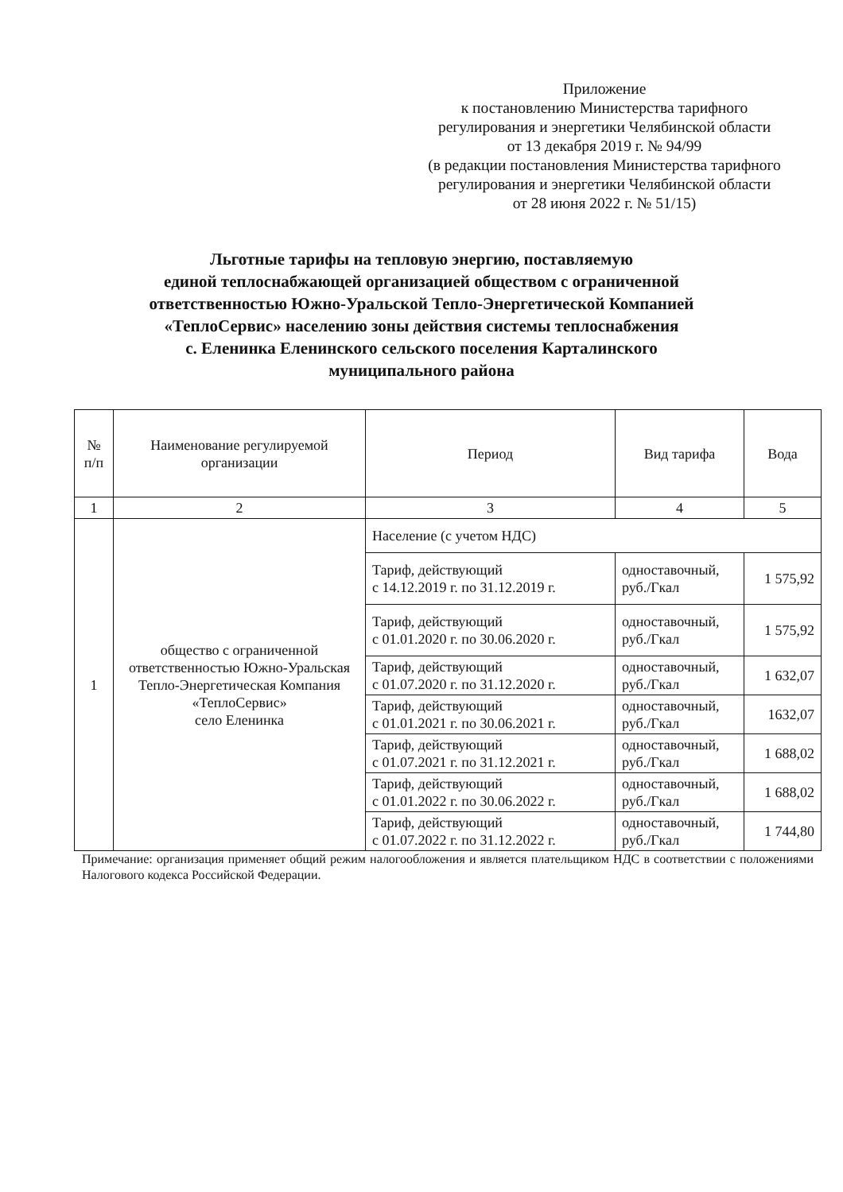Приложение
к постановлению Министерства тарифного
регулирования и энергетики Челябинской области
от 13 декабря 2019 г. № 94/99
(в редакции постановления Министерства тарифного
регулирования и энергетики Челябинской области
от 28 июня 2022 г. № 51/15)
Льготные тарифы на тепловую энергию, поставляемую
единой теплоснабжающей организацией обществом с ограниченной
ответственностью Южно-Уральской Тепло-Энергетической Компанией
«ТеплоСервис» населению зоны действия системы теплоснабжения
с. Еленинка Еленинского сельского поселения Карталинского
муниципального района
| № п/п | Наименование регулируемой организации | Период | Вид тарифа | Вода |
| --- | --- | --- | --- | --- |
| 1 | 2 | 3 | 4 | 5 |
| 1 | общество с ограниченной ответственностью Южно-Уральская Тепло-Энергетическая Компания «ТеплоСервис» село Еленинка | Население (с учетом НДС) | | |
| | | Тариф, действующий с 14.12.2019 г. по 31.12.2019 г. | одноставочный, руб./Гкал | 1 575,92 |
| | | Тариф, действующий с 01.01.2020 г. по 30.06.2020 г. | одноставочный, руб./Гкал | 1 575,92 |
| | | Тариф, действующий с 01.07.2020 г. по 31.12.2020 г. | одноставочный, руб./Гкал | 1 632,07 |
| | | Тариф, действующий с 01.01.2021 г. по 30.06.2021 г. | одноставочный, руб./Гкал | 1632,07 |
| | | Тариф, действующий с 01.07.2021 г. по 31.12.2021 г. | одноставочный, руб./Гкал | 1 688,02 |
| | | Тариф, действующий с 01.01.2022 г. по 30.06.2022 г. | одноставочный, руб./Гкал | 1 688,02 |
| | | Тариф, действующий с 01.07.2022 г. по 31.12.2022 г. | одноставочный, руб./Гкал | 1 744,80 |
Примечание: организация применяет общий режим налогообложения и является плательщиком НДС в соответствии с положениями Налогового кодекса Российской Федерации.